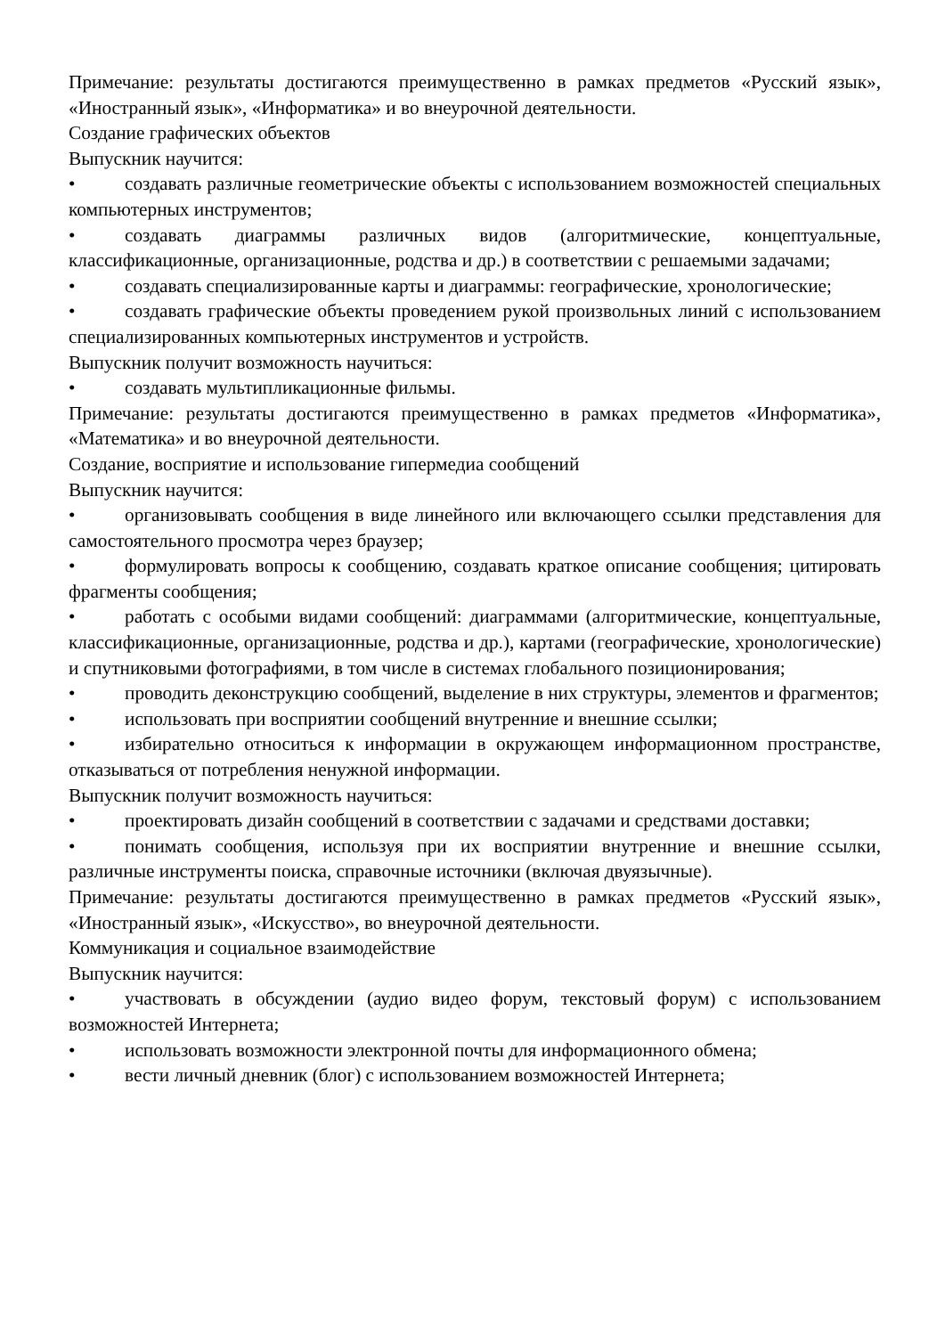Примечание: результаты достигаются преимущественно в рамках предметов «Русский язык», «Иностранный язык», «Информатика» и во внеурочной деятельности.
Создание графических объектов
Выпускник научится:
• создавать различные геометрические объекты с использованием возможностей специальных компьютерных инструментов;
• создавать диаграммы различных видов (алгоритмические, концептуальные, классификационные, организационные, родства и др.) в соответствии с решаемыми задачами;
• создавать специализированные карты и диаграммы: географические, хронологические;
• создавать графические объекты проведением рукой произвольных линий с использованием специализированных компьютерных инструментов и устройств.
Выпускник получит возможность научиться:
• создавать мультипликационные фильмы.
Примечание: результаты достигаются преимущественно в рамках предметов «Информатика», «Математика» и во внеурочной деятельности.
Создание, восприятие и использование гипермедиа сообщений
Выпускник научится:
• организовывать сообщения в виде линейного или включающего ссылки представления для самостоятельного просмотра через браузер;
• формулировать вопросы к сообщению, создавать краткое описание сообщения; цитировать фрагменты сообщения;
• работать с особыми видами сообщений: диаграммами (алгоритмические, концептуальные, классификационные, организационные, родства и др.), картами (географические, хронологические) и спутниковыми фотографиями, в том числе в системах глобального позиционирования;
• проводить деконструкцию сообщений, выделение в них структуры, элементов и фрагментов;
• использовать при восприятии сообщений внутренние и внешние ссылки;
• избирательно относиться к информации в окружающем информационном пространстве, отказываться от потребления ненужной информации.
Выпускник получит возможность научиться:
• проектировать дизайн сообщений в соответствии с задачами и средствами доставки;
• понимать сообщения, используя при их восприятии внутренние и внешние ссылки, различные инструменты поиска, справочные источники (включая двуязычные).
Примечание: результаты достигаются преимущественно в рамках предметов «Русский язык», «Иностранный язык», «Искусство», во внеурочной деятельности.
Коммуникация и социальное взаимодействие
Выпускник научится:
• участвовать в обсуждении (аудио видео форум, текстовый форум) с использованием возможностей Интернета;
• использовать возможности электронной почты для информационного обмена;
• вести личный дневник (блог) с использованием возможностей Интернета;